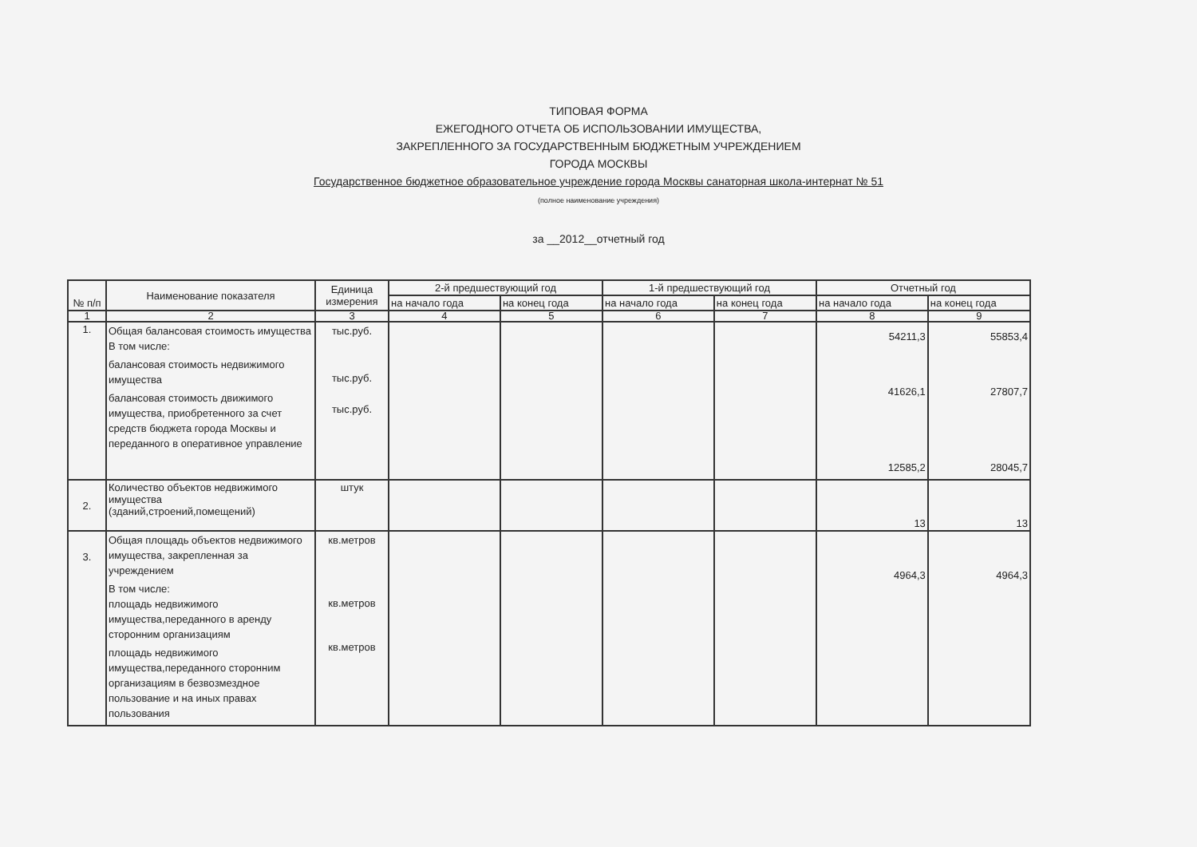ТИПОВАЯ ФОРМА
ЕЖЕГОДНОГО ОТЧЕТА ОБ ИСПОЛЬЗОВАНИИ ИМУЩЕСТВА,
ЗАКРЕПЛЕННОГО ЗА ГОСУДАРСТВЕННЫМ БЮДЖЕТНЫМ УЧРЕЖДЕНИЕМ
ГОРОДА МОСКВЫ
Государственное бюджетное образовательное учреждение города Москвы санаторная школа-интернат № 51
(полное наименование учреждения)
за __2012__отчетный год
| № п/п | Наименование показателя | Единица измерения | 2-й предшествующий год | | 1-й предшествующий год | | Отчетный год | |
| --- | --- | --- | --- | --- | --- | --- | --- | --- |
| | | | на начало года | на конец года | на начало года | на конец года | на начало года | на конец года |
| 1 | 2 | 3 | 4 | 5 | 6 | 7 | 8 | 9 |
| 1. | Общая балансовая стоимость имущества В том числе: балансовая стоимость недвижимого имущества балансовая стоимость движимого имущества, приобретенного за счет средств бюджета города Москвы и переданного в оперативное управление | тыс.руб. тыс.руб. тыс.руб. | | | | | 54211,3 41626,1 12585,2 | 55853,4 27807,7 28045,7 |
| 2. | Количество объектов недвижимого имущества (зданий,строений,помещений) | штук | | | | | 13 | 13 |
| 3. | Общая площадь объектов недвижимого имущества, закрепленная за учреждением В том числе: площадь недвижимого имущества,переданного в аренду сторонним организациям площадь недвижимого имущества,переданного сторонним организациям в безвозмездное пользование и на иных правах пользования | кв.метров кв.метров кв.метров | | | | | 4964,3 | 4964,3 |